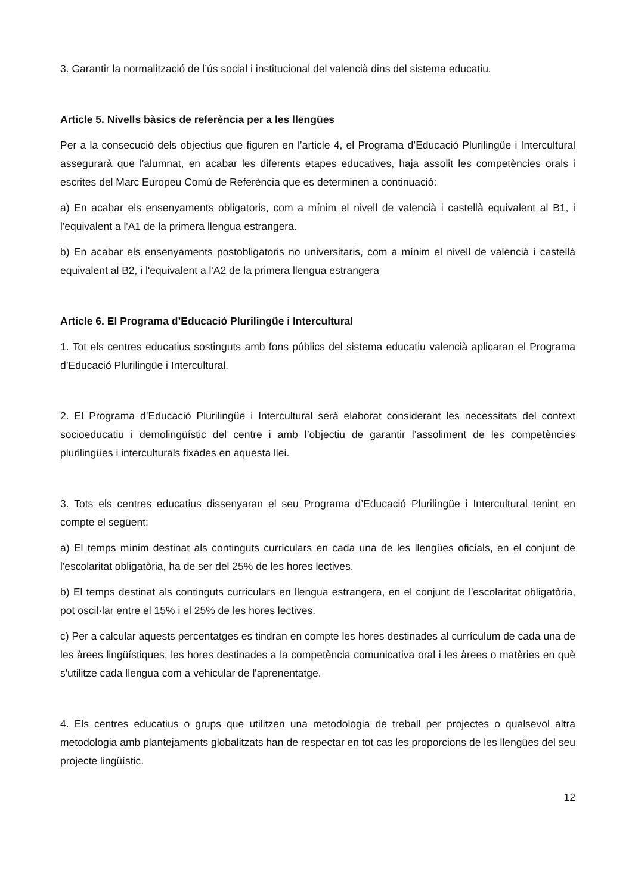3. Garantir la normalització de l’ús social i institucional del valencià dins del sistema educatiu.
Article 5. Nivells bàsics de referència per a les llengües
Per a la consecució dels objectius que figuren en l’article 4, el Programa d’Educació Plurilingüe i Intercultural assegurarà que l'alumnat, en acabar les diferents etapes educatives, haja assolit les competències orals i escrites del Marc Europeu Comú de Referència que es determinen a continuació:
a) En acabar els ensenyaments obligatoris, com a mínim el nivell de valencià i castellà equivalent al B1, i l'equivalent a l'A1 de la primera llengua estrangera.
b) En acabar els ensenyaments postobligatoris no universitaris, com a mínim el nivell de valencià i castellà equivalent al B2, i l'equivalent a l'A2 de la primera llengua estrangera
Article 6. El Programa d’Educació Plurilingüe i Intercultural
1. Tot els centres educatius sostinguts amb fons públics del sistema educatiu valencià aplicaran el Programa d’Educació Plurilingüe i Intercultural.
2. El Programa d’Educació Plurilingüe i Intercultural serà elaborat considerant les necessitats del context socioeducatiu i demolingüístic del centre i amb l’objectiu de garantir l’assoliment de les competències plurilingües i interculturals fixades en aquesta llei.
3. Tots els centres educatius dissenyaran el seu Programa d’Educació Plurilingüe i Intercultural tenint en compte el següent:
a) El temps mínim destinat als continguts curriculars en cada una de les llengües oficials, en el conjunt de l'escolaritat obligatòria, ha de ser del 25% de les hores lectives.
b) El temps destinat als continguts curriculars en llengua estrangera, en el conjunt de l'escolaritat obligatòria, pot oscil·lar entre el 15% i el 25% de les hores lectives.
c) Per a calcular aquests percentatges es tindran en compte les hores destinades al currículum de cada una de les àrees lingüístiques, les hores destinades a la competència comunicativa oral i les àrees o matèries en què s'utilitze cada llengua com a vehicular de l'aprenentatge.
4. Els centres educatius o grups que utilitzen una metodologia de treball per projectes o qualsevol altra metodologia amb plantejaments globalitzats han de respectar en tot cas les proporcions de les llengües del seu projecte lingüístic.
12